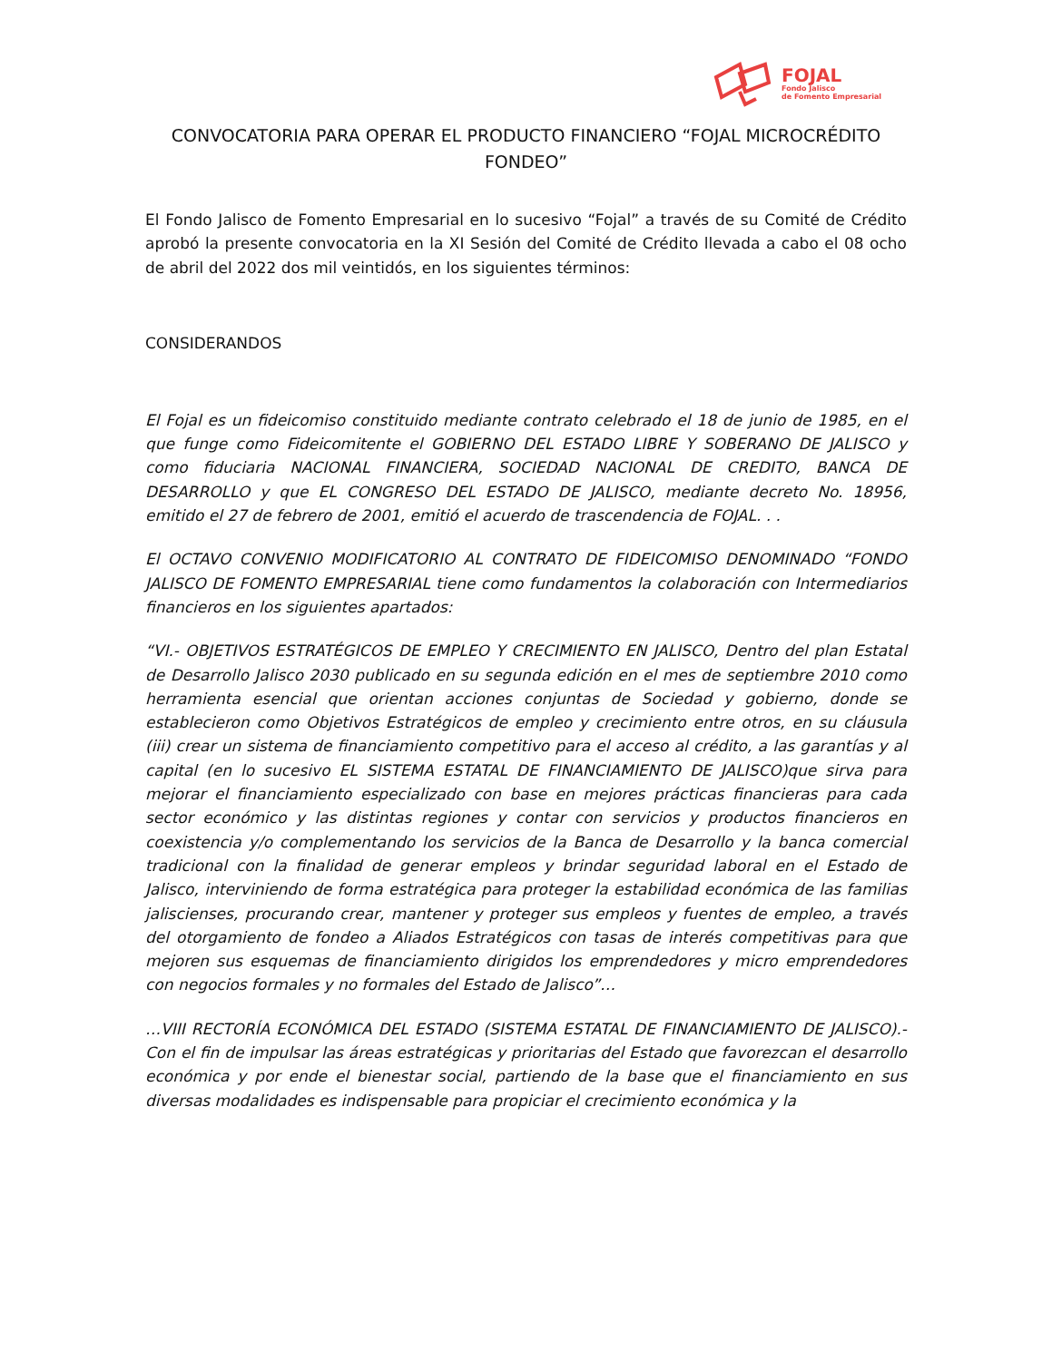FOJAL
Fondo Jalisco
de Fomento Empresarial
CONVOCATORIA PARA OPERAR EL PRODUCTO FINANCIERO “FOJAL MICROCRÉDITO FONDEO”
El Fondo Jalisco de Fomento Empresarial en lo sucesivo “Fojal” a través de su Comité de Crédito aprobó la presente convocatoria en la XI Sesión del Comité de Crédito llevada a cabo el 08 ocho de abril del 2022 dos mil veintidós, en los siguientes términos:
CONSIDERANDOS
El Fojal es un fideicomiso constituido mediante contrato celebrado el 18 de junio de 1985, en el que funge como Fideicomitente el GOBIERNO DEL ESTADO LIBRE Y SOBERANO DE JALISCO y como fiduciaria NACIONAL FINANCIERA, SOCIEDAD NACIONAL DE CREDITO, BANCA DE DESARROLLO y que EL CONGRESO DEL ESTADO DE JALISCO, mediante decreto No. 18956, emitido el 27 de febrero de 2001, emitió el acuerdo de trascendencia de FOJAL. . .
El OCTAVO CONVENIO MODIFICATORIO AL CONTRATO DE FIDEICOMISO DENOMINADO “FONDO JALISCO DE FOMENTO EMPRESARIAL tiene como fundamentos la colaboración con Intermediarios financieros en los siguientes apartados:
“VI.- OBJETIVOS ESTRATÉGICOS DE EMPLEO Y CRECIMIENTO EN JALISCO, Dentro del plan Estatal de Desarrollo Jalisco 2030 publicado en su segunda edición en el mes de septiembre 2010 como herramienta esencial que orientan acciones conjuntas de Sociedad y gobierno, donde se establecieron como Objetivos Estratégicos de empleo y crecimiento entre otros, en su cláusula (iii) crear un sistema de financiamiento competitivo para el acceso al crédito, a las garantías y al capital (en lo sucesivo EL SISTEMA ESTATAL DE FINANCIAMIENTO DE JALISCO)que sirva para mejorar el financiamiento especializado con base en mejores prácticas financieras para cada sector económico y las distintas regiones y contar con servicios y productos financieros en coexistencia y/o complementando los servicios de la Banca de Desarrollo y la banca comercial tradicional con la finalidad de generar empleos y brindar seguridad laboral en el Estado de Jalisco, interviniendo de forma estratégica para proteger la estabilidad económica de las familias jaliscienses, procurando crear, mantener y proteger sus empleos y fuentes de empleo, a través del otorgamiento de fondeo a Aliados Estratégicos con tasas de interés competitivas para que mejoren sus esquemas de financiamiento dirigidos los emprendedores y micro emprendedores con negocios formales y no formales del Estado de Jalisco”…
…VIII RECTORÍA ECONÓMICA DEL ESTADO (SISTEMA ESTATAL DE FINANCIAMIENTO DE JALISCO).- Con el fin de impulsar las áreas estratégicas y prioritarias del Estado que favorezcan el desarrollo económica y por ende el bienestar social, partiendo de la base que el financiamiento en sus diversas modalidades es indispensable para propiciar el crecimiento económica y la